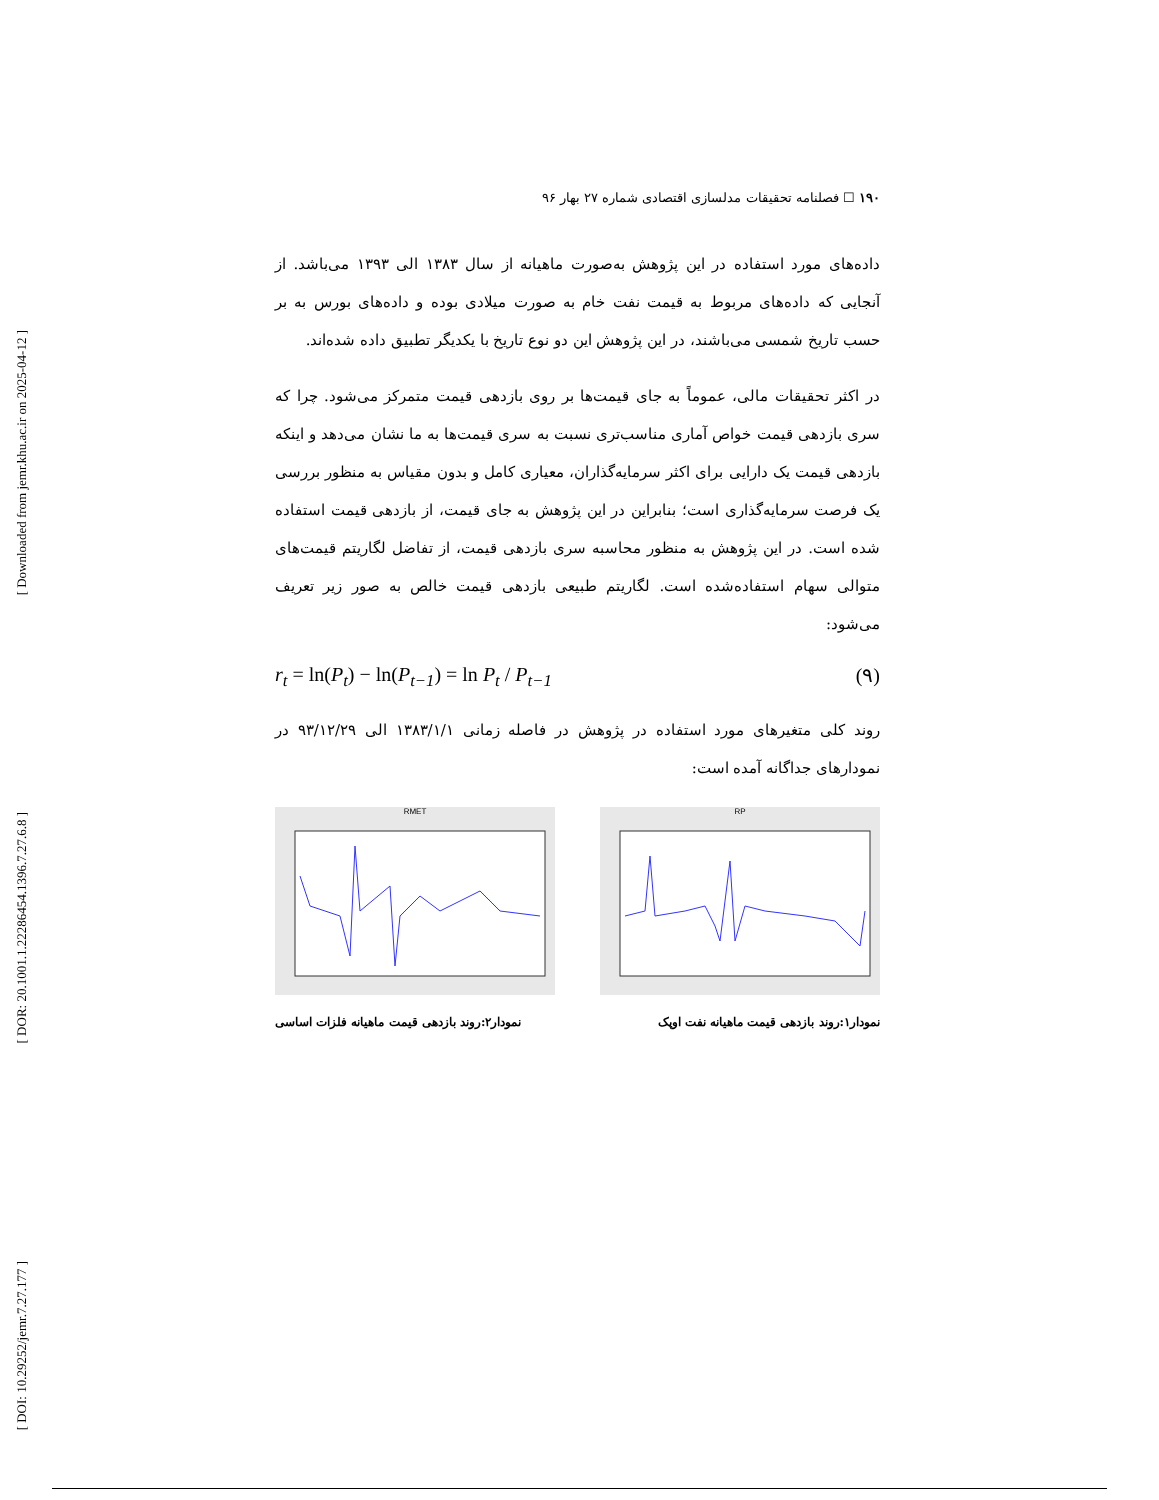[ Downloaded from jemr.khu.ac.ir on 2025-04-12 ]
[ DOR: 20.1001.1.22286454.1396.7.27.6.8 ]
[ DOI: 10.29252/jemr.7.27.177 ]
۱۹۰ ☐ فصلنامه تحقیقات مدلسازی اقتصادی شماره ۲۷ بهار ۹۶
داده‌های مورد استفاده در این پژوهش به‌صورت ماهیانه از سال ۱۳۸۳ الی ۱۳۹۳ می‌باشد. از آنجایی که داده‌های مربوط به قیمت نفت خام به صورت میلادی بوده و داده‌های بورس به بر حسب تاریخ شمسی می‌باشند، در این پژوهش این دو نوع تاریخ با یکدیگر تطبیق داده شده‌اند.
در اکثر تحقیقات مالی، عموماً به جای قیمت‌ها بر روی بازدهی قیمت متمرکز می‌شود. چرا که سری بازدهی قیمت خواص آماری مناسب‌تری نسبت به سری قیمت‌ها به ما نشان می‌دهد و اینکه بازدهی قیمت یک دارایی برای اکثر سرمایه‌گذاران، معیاری کامل و بدون مقیاس به منظور بررسی یک فرصت سرمایه‌گذاری است؛ بنابراین در این پژوهش به جای قیمت، از بازدهی قیمت استفاده شده است. در این پژوهش به منظور محاسبه سری بازدهی قیمت، از تفاضل لگاریتم قیمت‌های متوالی سهام استفاده‌شده است. لگاریتم طبیعی بازدهی قیمت خالص به صور زیر تعریف می‌شود:
r<sub>t</sub> = ln(P<sub>t</sub>) − ln(P<sub>t−1</sub>) = ln P<sub>t</sub> / P<sub>t−1</sub> (۹)
روند کلی متغیرهای مورد استفاده در پژوهش در فاصله زمانی ۱۳۸۳/۱/۱ الی ۹۳/۱۲/۲۹ در نمودارهای جداگانه آمده است:
RP RMET
نمودار۱:روند بازدهی قیمت ماهیانه نفت اوپک نمودار۲:روند بازدهی قیمت ماهیانه فلزات اساسی